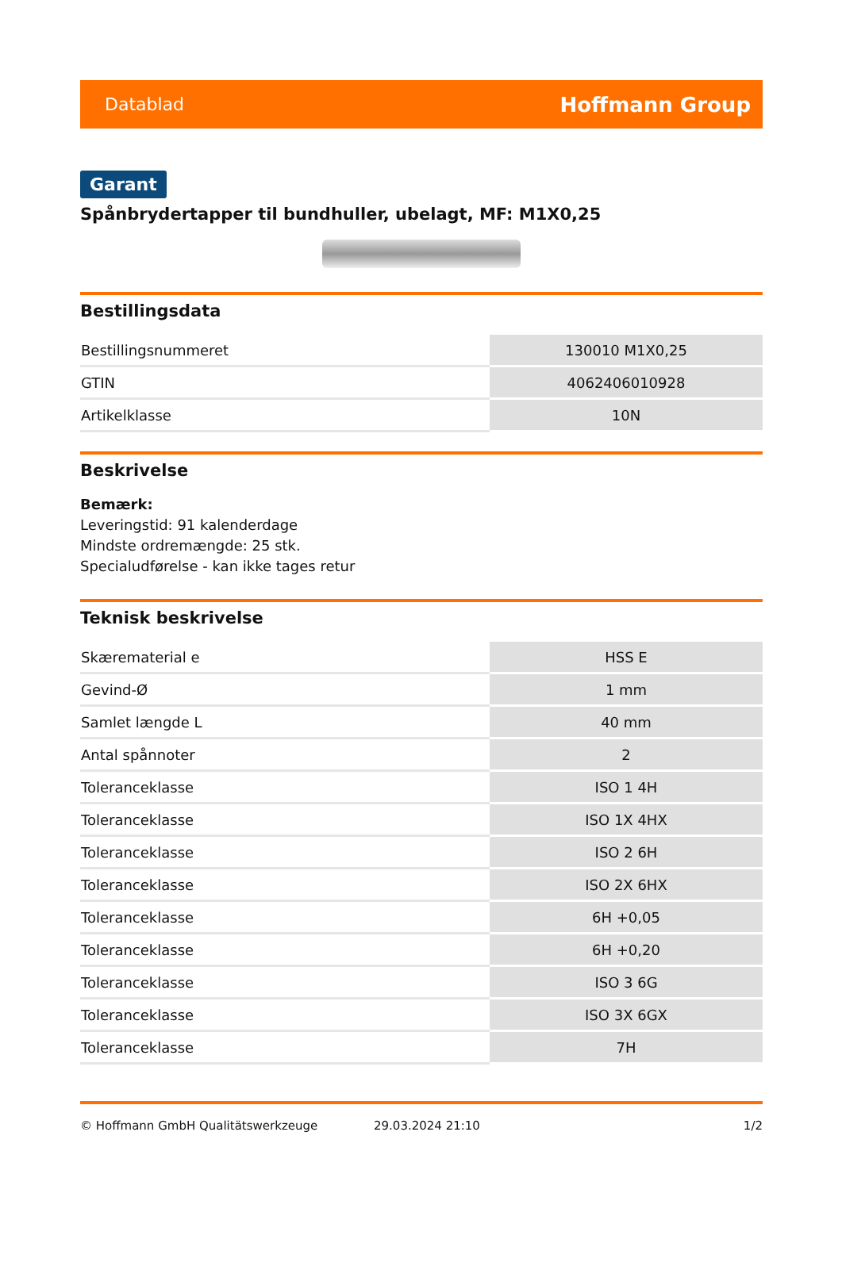Datablad Hoffmann Group
Garant
Spånbrydertapper til bundhuller, ubelagt, MF: M1X0,25
Bestillingsdata
| Bestillingsnummeret | 130010 M1X0,25 |
| GTIN | 4062406010928 |
| Artikelklasse | 10N |
Beskrivelse
Bemærk:
Leveringstid: 91 kalenderdage
Mindste ordremængde: 25 stk.
Specialudførelse - kan ikke tages retur
Teknisk beskrivelse
| Skærematerial e | HSS E |
| Gevind-Ø | 1 mm |
| Samlet længde L | 40 mm |
| Antal spånnoter | 2 |
| Toleranceklasse | ISO 1 4H |
| Toleranceklasse | ISO 1X 4HX |
| Toleranceklasse | ISO 2 6H |
| Toleranceklasse | ISO 2X 6HX |
| Toleranceklasse | 6H +0,05 |
| Toleranceklasse | 6H +0,20 |
| Toleranceklasse | ISO 3 6G |
| Toleranceklasse | ISO 3X 6GX |
| Toleranceklasse | 7H |
© Hoffmann GmbH Qualitätswerkzeuge 29.03.2024 21:10 1/2